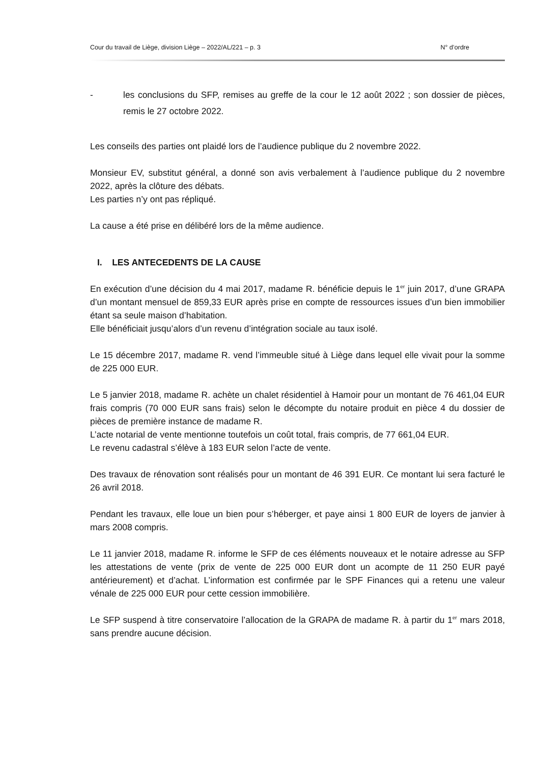Cour du travail de Liège, division Liège – 2022/AL/221 – p. 3 N° d’ordre
- les conclusions du SFP, remises au greffe de la cour le 12 août 2022 ; son dossier de pièces, remis le 27 octobre 2022.
Les conseils des parties ont plaidé lors de l’audience publique du 2 novembre 2022.
Monsieur EV, substitut général, a donné son avis verbalement à l’audience publique du 2 novembre 2022, après la clôture des débats.
Les parties n’y ont pas répliqué.
La cause a été prise en délibéré lors de la même audience.
I. LES ANTECEDENTS DE LA CAUSE
En exécution d’une décision du 4 mai 2017, madame R. bénéficie depuis le 1<sup>er</sup> juin 2017, d’une GRAPA d’un montant mensuel de 859,33 EUR après prise en compte de ressources issues d’un bien immobilier étant sa seule maison d’habitation.
Elle bénéficiait jusqu’alors d’un revenu d’intégration sociale au taux isolé.
Le 15 décembre 2017, madame R. vend l’immeuble situé à Liège dans lequel elle vivait pour la somme de 225 000 EUR.
Le 5 janvier 2018, madame R. achète un chalet résidentiel à Hamoir pour un montant de 76 461,04 EUR frais compris (70 000 EUR sans frais) selon le décompte du notaire produit en pièce 4 du dossier de pièces de première instance de madame R.
L’acte notarial de vente mentionne toutefois un coût total, frais compris, de 77 661,04 EUR.
Le revenu cadastral s’élève à 183 EUR selon l’acte de vente.
Des travaux de rénovation sont réalisés pour un montant de 46 391 EUR. Ce montant lui sera facturé le 26 avril 2018.
Pendant les travaux, elle loue un bien pour s’héberger, et paye ainsi 1 800 EUR de loyers de janvier à mars 2008 compris.
Le 11 janvier 2018, madame R. informe le SFP de ces éléments nouveaux et le notaire adresse au SFP les attestations de vente (prix de vente de 225 000 EUR dont un acompte de 11 250 EUR payé antérieurement) et d’achat. L’information est confirmée par le SPF Finances qui a retenu une valeur vénale de 225 000 EUR pour cette cession immobilière.
Le SFP suspend à titre conservatoire l’allocation de la GRAPA de madame R. à partir du 1<sup>er</sup> mars 2018, sans prendre aucune décision.